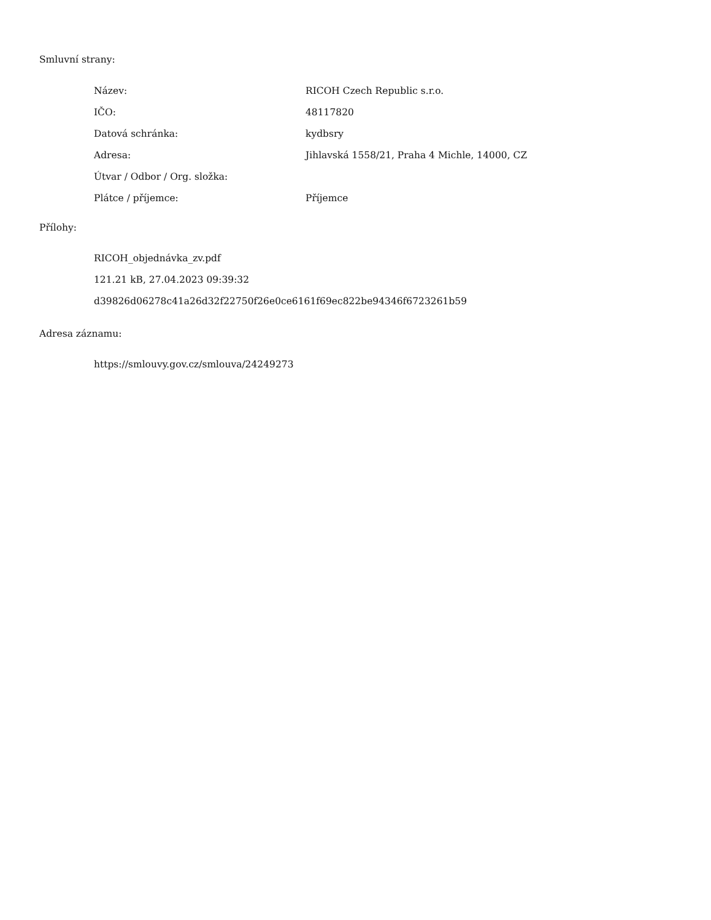Smluvní strany:
| Název: | RICOH Czech Republic s.r.o. |
| IČO: | 48117820 |
| Datová schránka: | kydbsry |
| Adresa: | Jihlavská 1558/21, Praha 4 Michle, 14000, CZ |
| Útvar / Odbor / Org. složka: | |
| Plátce / příjemce: | Příjemce |
Přílohy:
RICOH_objednávka_zv.pdf
121.21 kB, 27.04.2023 09:39:32
d39826d06278c41a26d32f22750f26e0ce6161f69ec822be94346f6723261b59
Adresa záznamu:
https://smlouvy.gov.cz/smlouva/24249273